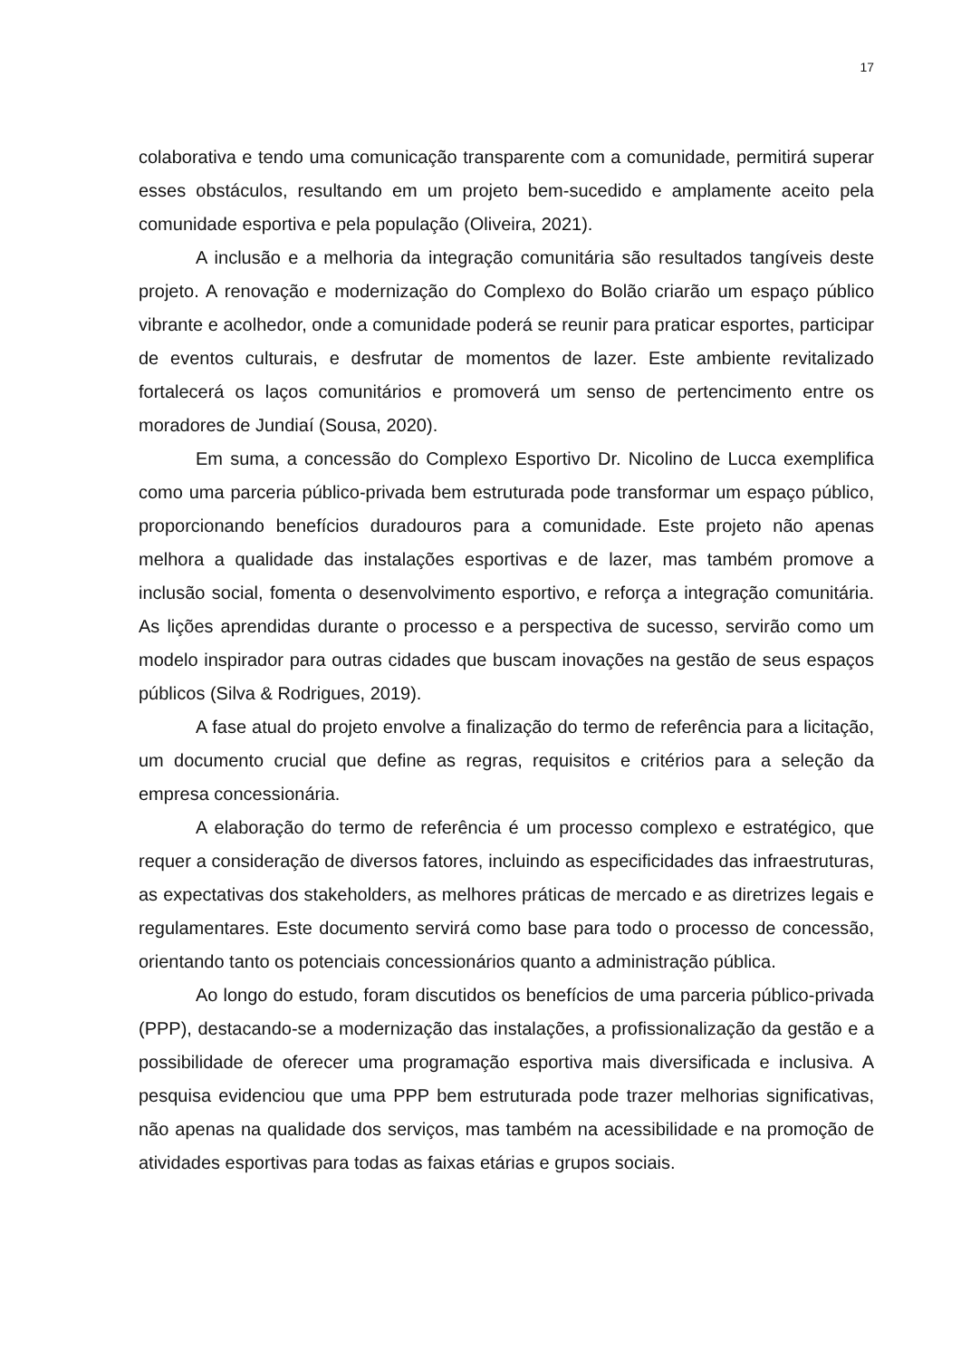17
colaborativa e tendo uma comunicação transparente com a comunidade, permitirá superar esses obstáculos, resultando em um projeto bem-sucedido e amplamente aceito pela comunidade esportiva e pela população (Oliveira, 2021).
A inclusão e a melhoria da integração comunitária são resultados tangíveis deste projeto. A renovação e modernização do Complexo do Bolão criarão um espaço público vibrante e acolhedor, onde a comunidade poderá se reunir para praticar esportes, participar de eventos culturais, e desfrutar de momentos de lazer. Este ambiente revitalizado fortalecerá os laços comunitários e promoverá um senso de pertencimento entre os moradores de Jundiaí (Sousa, 2020).
Em suma, a concessão do Complexo Esportivo Dr. Nicolino de Lucca exemplifica como uma parceria público-privada bem estruturada pode transformar um espaço público, proporcionando benefícios duradouros para a comunidade. Este projeto não apenas melhora a qualidade das instalações esportivas e de lazer, mas também promove a inclusão social, fomenta o desenvolvimento esportivo, e reforça a integração comunitária. As lições aprendidas durante o processo e a perspectiva de sucesso, servirão como um modelo inspirador para outras cidades que buscam inovações na gestão de seus espaços públicos (Silva & Rodrigues, 2019).
A fase atual do projeto envolve a finalização do termo de referência para a licitação, um documento crucial que define as regras, requisitos e critérios para a seleção da empresa concessionária.
A elaboração do termo de referência é um processo complexo e estratégico, que requer a consideração de diversos fatores, incluindo as especificidades das infraestruturas, as expectativas dos stakeholders, as melhores práticas de mercado e as diretrizes legais e regulamentares. Este documento servirá como base para todo o processo de concessão, orientando tanto os potenciais concessionários quanto a administração pública.
Ao longo do estudo, foram discutidos os benefícios de uma parceria público-privada (PPP), destacando-se a modernização das instalações, a profissionalização da gestão e a possibilidade de oferecer uma programação esportiva mais diversificada e inclusiva. A pesquisa evidenciou que uma PPP bem estruturada pode trazer melhorias significativas, não apenas na qualidade dos serviços, mas também na acessibilidade e na promoção de atividades esportivas para todas as faixas etárias e grupos sociais.